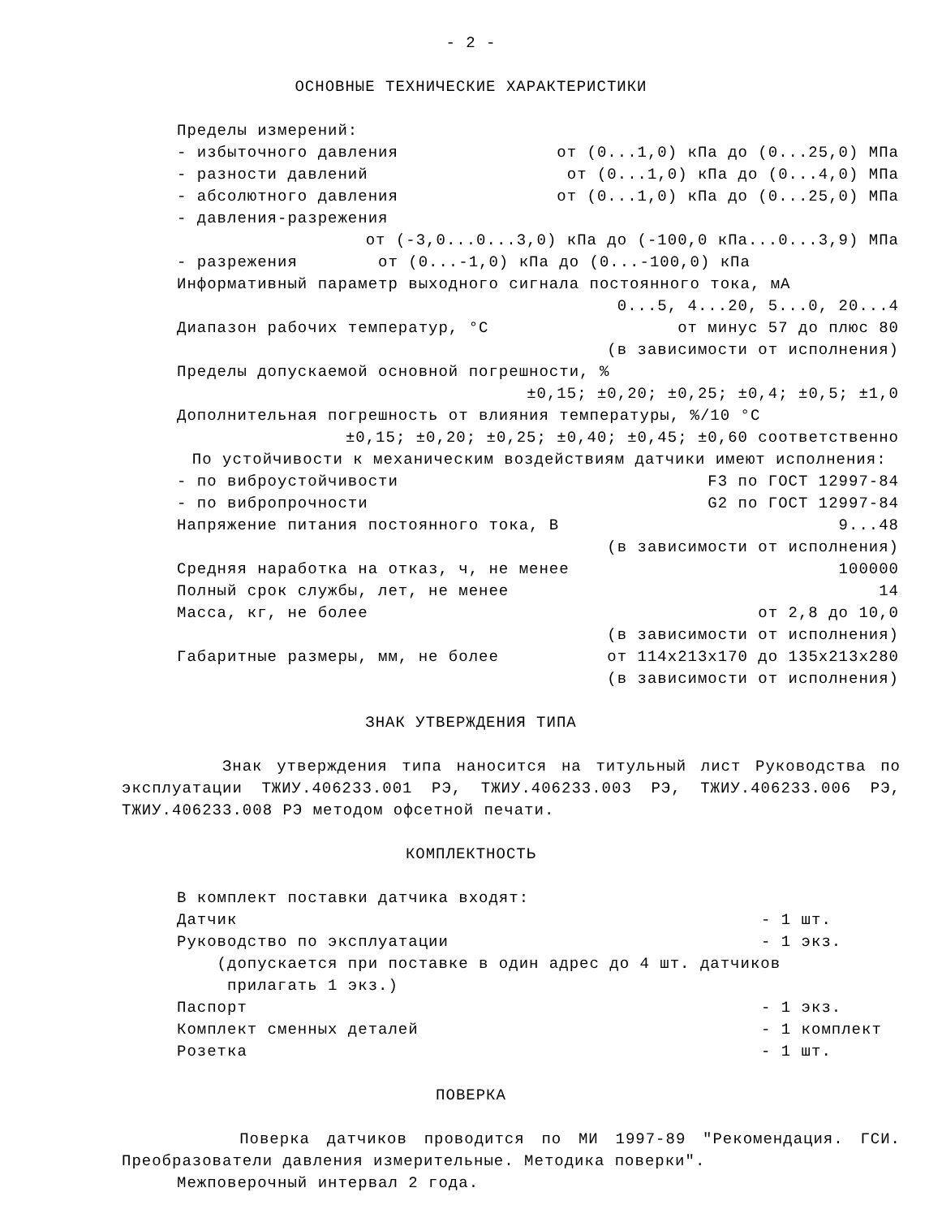- 2 -
ОСНОВНЫЕ ТЕХНИЧЕСКИЕ ХАРАКТЕРИСТИКИ
Пределы измерений:
- избыточного давления от (0...1,0) кПа до (0...25,0) МПа
- разности давлений от (0...1,0) кПа до (0...4,0) МПа
- абсолютного давления от (0...1,0) кПа до (0...25,0) МПа
- давления-разрежения
от (-3,0...0...3,0) кПа до (-100,0 кПа...0...3,9) МПа
- разрежения от (0...-1,0) кПа до (0...-100,0) кПа
Информативный параметр выходного сигнала постоянного тока, мА
0...5, 4...20, 5...0, 20...4
Диапазон рабочих температур, °С от минус 57 до плюс 80
(в зависимости от исполнения)
Пределы допускаемой основной погрешности, %
±0,15; ±0,20; ±0,25; ±0,4; ±0,5; ±1,0
Дополнительная погрешность от влияния температуры, %/10 °С
±0,15; ±0,20; ±0,25; ±0,40; ±0,45; ±0,60 соответственно
По устойчивости к механическим воздействиям датчики имеют исполнения:
- по виброустойчивости F3 по ГОСТ 12997-84
- по вибропрочности G2 по ГОСТ 12997-84
Напряжение питания постоянного тока, В 9...48
(в зависимости от исполнения)
Средняя наработка на отказ, ч, не менее 100000
Полный срок службы, лет, не менее 14
Масса, кг, не более от 2,8 до 10,0
(в зависимости от исполнения)
Габаритные размеры, мм, не более от 114х213х170 до 135х213х280
(в зависимости от исполнения)
ЗНАК УТВЕРЖДЕНИЯ ТИПА
Знак утверждения типа наносится на титульный лист Руководства по эксплуатации ТЖИУ.406233.001 РЭ, ТЖИУ.406233.003 РЭ, ТЖИУ.406233.006 РЭ, ТЖИУ.406233.008 РЭ методом офсетной печати.
КОМПЛЕКТНОСТЬ
В комплект поставки датчика входят:
Датчик - 1 шт.
Руководство по эксплуатации - 1 экз.
(допускается при поставке в один адрес до 4 шт. датчиков
прилагать 1 экз.)
Паспорт - 1 экз.
Комплект сменных деталей - 1 комплект
Розетка - 1 шт.
ПОВЕРКА
Поверка датчиков проводится по МИ 1997-89 "Рекомендация. ГСИ. Преобразователи давления измерительные. Методика поверки".
Межповерочный интервал 2 года.